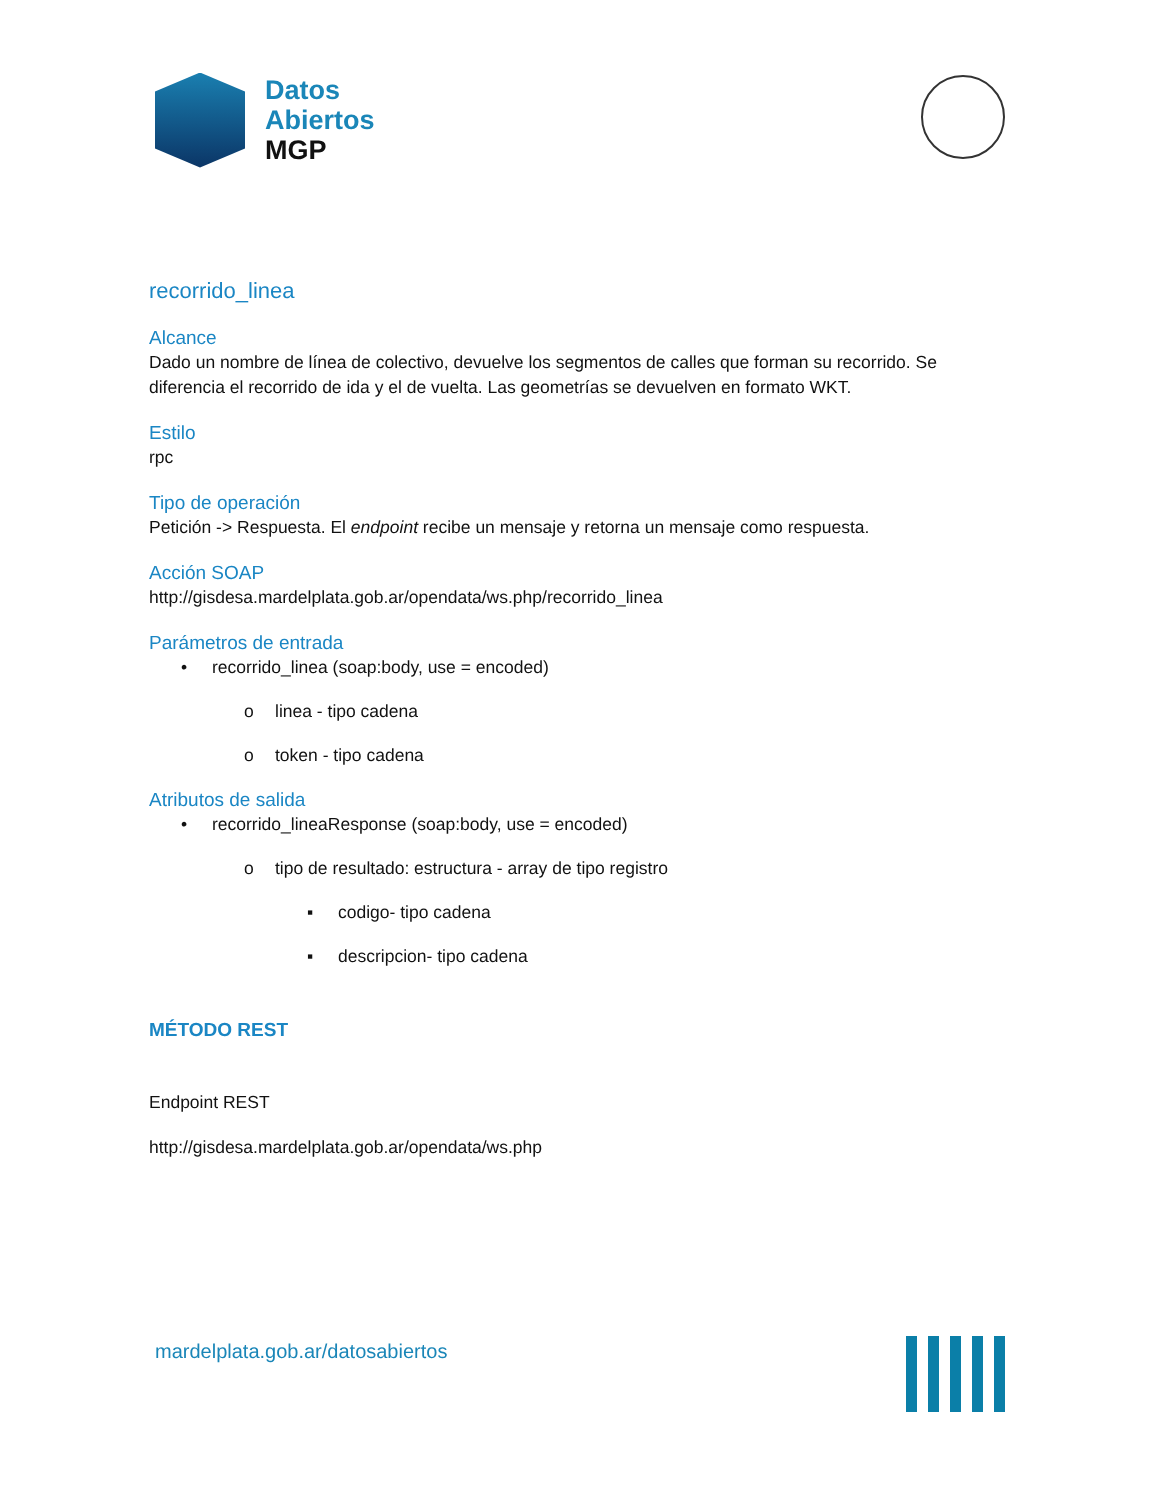Datos
Abiertos
MGP
recorrido_linea
Alcance
Dado un nombre de línea de colectivo, devuelve los segmentos de calles que forman su recorrido. Se diferencia el recorrido de ida y el de vuelta. Las geometrías se devuelven en formato WKT.
Estilo
rpc
Tipo de operación
Petición -> Respuesta. El endpoint recibe un mensaje y retorna un mensaje como respuesta.
Acción SOAP
http://gisdesa.mardelplata.gob.ar/opendata/ws.php/recorrido_linea
Parámetros de entrada
• recorrido_linea (soap:body, use = encoded)
o linea - tipo cadena
o token - tipo cadena
Atributos de salida
• recorrido_lineaResponse (soap:body, use = encoded)
o tipo de resultado: estructura - array de tipo registro
▪ codigo- tipo cadena
▪ descripcion- tipo cadena
MÉTODO REST
Endpoint REST
http://gisdesa.mardelplata.gob.ar/opendata/ws.php
mardelplata.gob.ar/datosabiertos